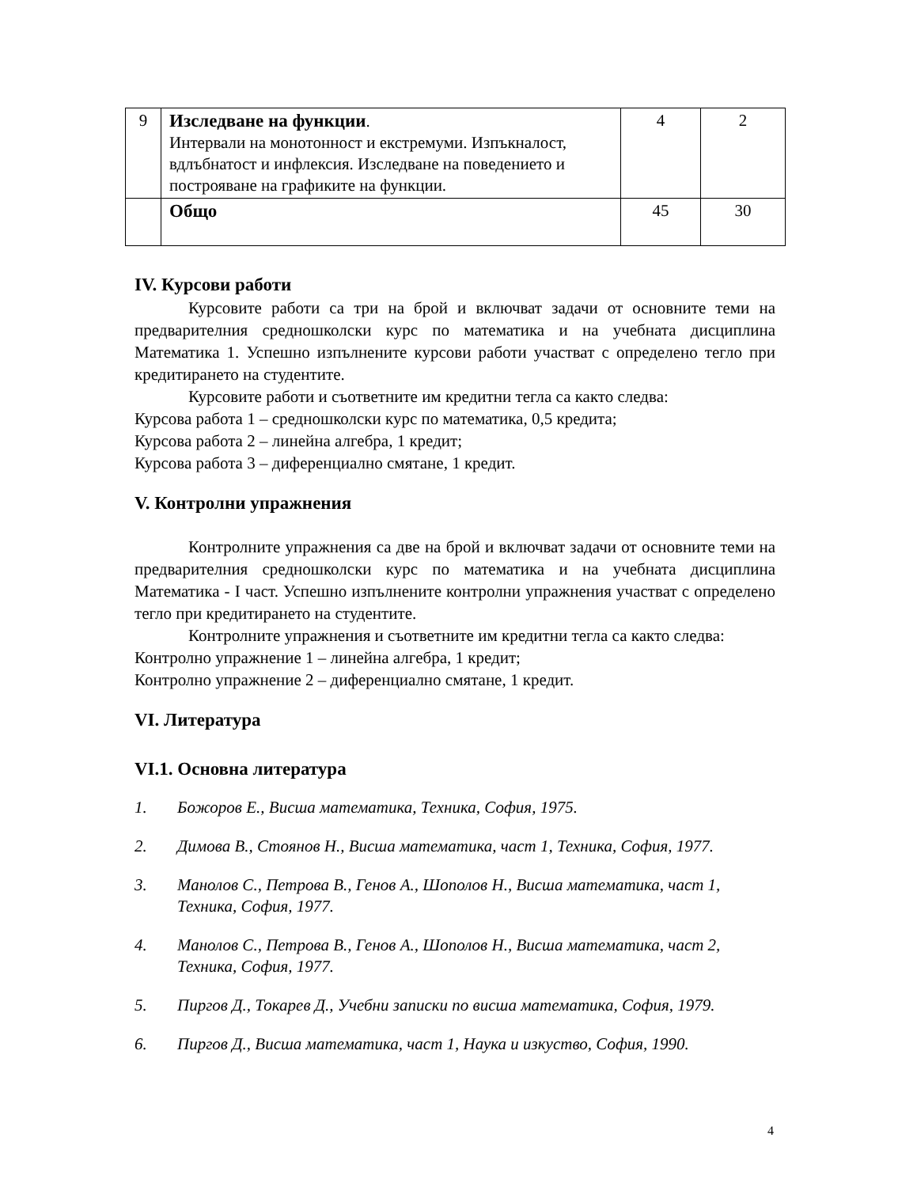| 9 | Изследване на функции . Интервали на монотонност и екстремуми. Изпъкналост, вдлъбнатост и инфлексия. Изследване на поведението и построяване на графиките на функции. | 4 | 2 |
| | Общо | 45 | 30 |
IV. Курсови работи
Курсовите работи са три на брой и включват задачи от основните теми на предварителния средношколски курс по математика и на учебната дисциплина Математика 1. Успешно изпълнените курсови работи участват с определено тегло при кредитирането на студентите.
Курсовите работи и съответните им кредитни тегла са както следва:
Курсова работа 1 – средношколски курс по математика, 0,5 кредита;
Курсова работа 2 – линейна алгебра, 1 кредит;
Курсова работа 3 – диференциално смятане, 1 кредит.
V. Контролни упражнения
Контролните упражнения са две на брой и включват задачи от основните теми на предварителния средношколски курс по математика и на учебната дисциплина Математика - I част. Успешно изпълнените контролни упражнения участват с определено тегло при кредитирането на студентите.
Контролните упражнения и съответните им кредитни тегла са както следва:
Контролно упражнение 1 – линейна алгебра, 1 кредит;
Контролно упражнение 2 – диференциално смятане, 1 кредит.
VI. Литература
VI.1. Основна литература
1. Божоров Е., Висша математика, Техника, София, 1975.
2. Димова В., Стоянов Н., Висша математика, част 1, Техника, София, 1977.
3. Манолов С., Петрова В., Генов А., Шополов Н., Висша математика, част 1, Техника, София, 1977.
4. Манолов С., Петрова В., Генов А., Шополов Н., Висша математика, част 2, Техника, София, 1977.
5. Пиргов Д., Токарев Д., Учебни записки по висша математика, София, 1979.
6. Пиргов Д., Висша математика, част 1, Наука и изкуство, София, 1990.
4